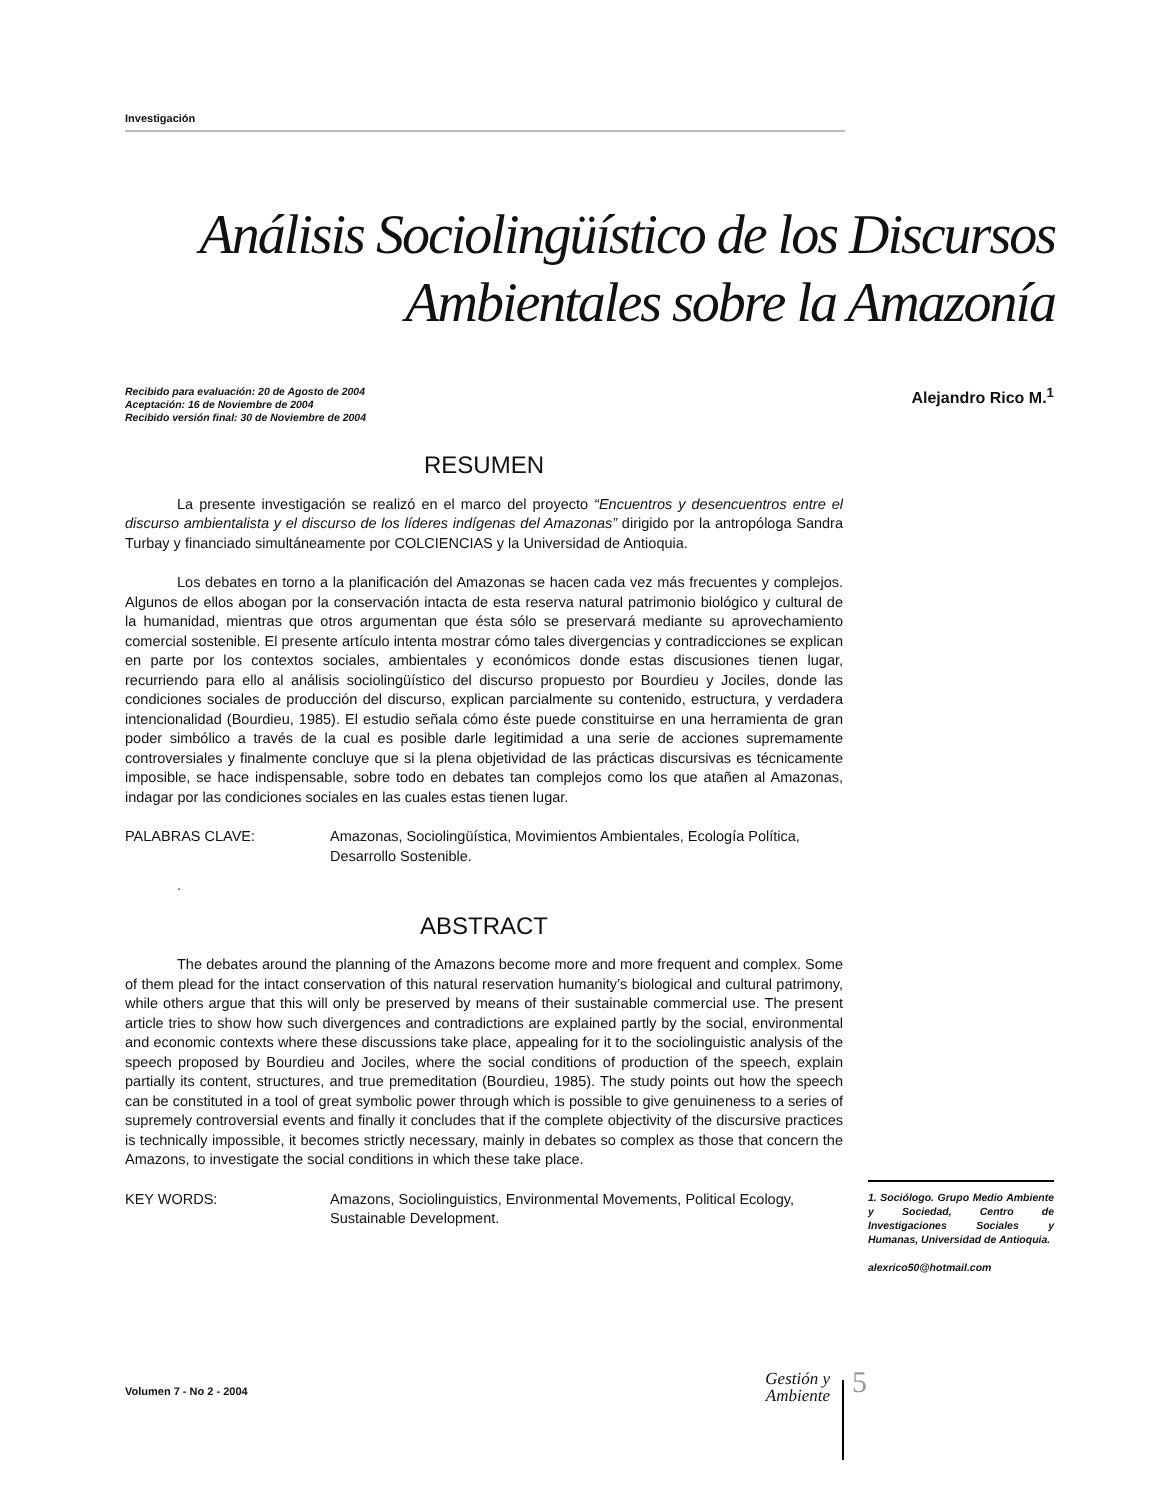Investigación
Análisis Sociolingüístico de los Discursos
Ambientales sobre la Amazonía
Recibido para evaluación: 20 de Agosto de 2004
Aceptación: 16 de Noviembre de 2004
Recibido versión final: 30 de Noviembre de 2004
Alejandro Rico M.<sup>1</sup>
RESUMEN
La presente investigación se realizó en el marco del proyecto “Encuentros y desencuentros entre el discurso ambientalista y el discurso de los líderes indígenas del Amazonas” dirigido por la antropóloga Sandra Turbay y financiado simultáneamente por COLCIENCIAS y la Universidad de Antioquia.
Los debates en torno a la planificación del Amazonas se hacen cada vez más frecuentes y complejos. Algunos de ellos abogan por la conservación intacta de esta reserva natural patrimonio biológico y cultural de la humanidad, mientras que otros argumentan que ésta sólo se preservará mediante su aprovechamiento comercial sostenible. El presente artículo intenta mostrar cómo tales divergencias y contradicciones se explican en parte por los contextos sociales, ambientales y económicos donde estas discusiones tienen lugar, recurriendo para ello al análisis sociolingüístico del discurso propuesto por Bourdieu y Jociles, donde las condiciones sociales de producción del discurso, explican parcialmente su contenido, estructura, y verdadera intencionalidad (Bourdieu, 1985). El estudio señala cómo éste puede constituirse en una herramienta de gran poder simbólico a través de la cual es posible darle legitimidad a una serie de acciones supremamente controversiales y finalmente concluye que si la plena objetividad de las prácticas discursivas es técnicamente imposible, se hace indispensable, sobre todo en debates tan complejos como los que atañen al Amazonas, indagar por las condiciones sociales en las cuales estas tienen lugar.
PALABRAS CLAVE: Amazonas, Sociolingüística, Movimientos Ambientales, Ecología Política, Desarrollo Sostenible.
.
ABSTRACT
The debates around the planning of the Amazons become more and more frequent and complex. Some of them plead for the intact conservation of this natural reservation humanity’s biological and cultural patrimony, while others argue that this will only be preserved by means of their sustainable commercial use. The present article tries to show how such divergences and contradictions are explained partly by the social, environmental and economic contexts where these discussions take place, appealing for it to the sociolinguistic analysis of the speech proposed by Bourdieu and Jociles, where the social conditions of production of the speech, explain partially its content, structures, and true premeditation (Bourdieu, 1985). The study points out how the speech can be constituted in a tool of great symbolic power through which is possible to give genuineness to a series of supremely controversial events and finally it concludes that if the complete objectivity of the discursive practices is technically impossible, it becomes strictly necessary, mainly in debates so complex as those that concern the Amazons, to investigate the social conditions in which these take place.
KEY WORDS: Amazons, Sociolinguistics, Environmental Movements, Political Ecology, Sustainable Development.
1. Sociólogo. Grupo Medio Ambiente y Sociedad, Centro de Investigaciones Sociales y Humanas, Universidad de Antioquia.
alexrico50@hotmail.com
Volumen 7 - No 2 - 2004
Gestión y
Ambiente
5